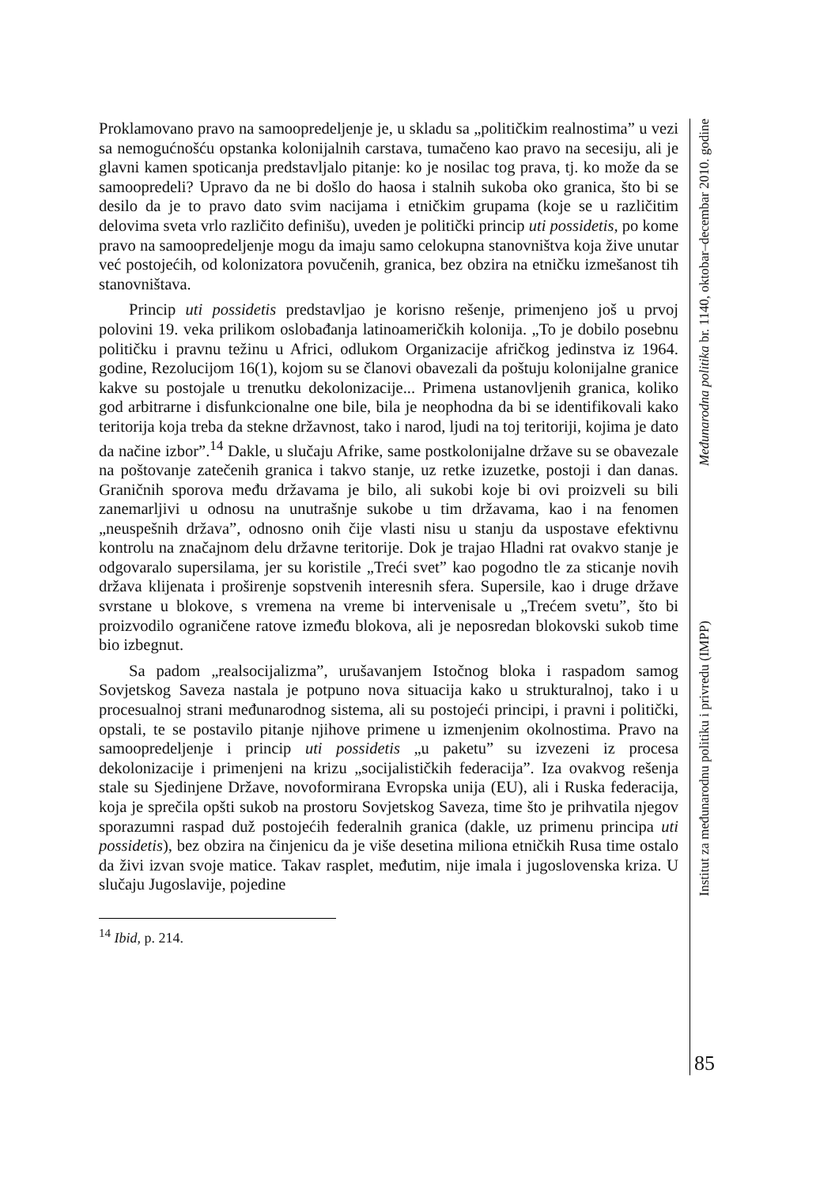Proklamovano pravo na samoopredeljenje je, u skladu sa „političkim realnostima” u vezi sa nemogućnošću opstanka kolonijalnih carstava, tumačeno kao pravo na secesiju, ali je glavni kamen spoticanja predstavljalo pitanje: ko je nosilac tog prava, tj. ko može da se samoopredeli? Upravo da ne bi došlo do haosa i stalnih sukoba oko granica, što bi se desilo da je to pravo dato svim nacijama i etničkim grupama (koje se u različitim delovima sveta vrlo različito definišu), uveden je politički princip uti possidetis, po kome pravo na samoopredeljenje mogu da imaju samo celokupna stanovništva koja žive unutar već postojećih, od kolonizatora povučenih, granica, bez obzira na etničku izmešanost tih stanovništava.
Princip uti possidetis predstavljao je korisno rešenje, primenjeno još u prvoj polovini 19. veka prilikom oslobađanja latinoameričkih kolonija. „To je dobilo posebnu političku i pravnu težinu u Africi, odlukom Organizacije afričkog jedinstva iz 1964. godine, Rezolucijom 16(1), kojom su se članovi obavezali da poštuju kolonijalne granice kakve su postojale u trenutku dekolonizacije... Primena ustanovljenih granica, koliko god arbitrarne i disfunkcionalne one bile, bila je neophodna da bi se identifikovali kako teritorija koja treba da stekne državnost, tako i narod, ljudi na toj teritoriji, kojima je dato da načine izbor”.<sup>14</sup> Dakle, u slučaju Afrike, same postkolonijalne države su se obavezale na poštovanje zatečenih granica i takvo stanje, uz retke izuzetke, postoji i dan danas. Graničnih sporova među državama je bilo, ali sukobi koje bi ovi proizveli su bili zanemarljivi u odnosu na unutrašnje sukobe u tim državama, kao i na fenomen „neuspešnih država”, odnosno onih čije vlasti nisu u stanju da uspostave efektivnu kontrolu na značajnom delu državne teritorije. Dok je trajao Hladni rat ovakvo stanje je odgovaralo supersilama, jer su koristile „Treći svet” kao pogodno tle za sticanje novih država klijenata i proširenje sopstvenih interesnih sfera. Supersile, kao i druge države svrstane u blokove, s vremena na vreme bi intervenisale u „Trećem svetu”, što bi proizvodilo ograničene ratove između blokova, ali je neposredan blokovski sukob time bio izbegnut.
Sa padom „realsocijalizma”, urušavanjem Istočnog bloka i raspadom samog Sovjetskog Saveza nastala je potpuno nova situacija kako u strukturalnoj, tako i u procesualnoj strani međunarodnog sistema, ali su postojeći principi, i pravni i politički, opstali, te se postavilo pitanje njihove primene u izmenjenim okolnostima. Pravo na samoopredeljenje i princip uti possidetis „u paketu” su izvezeni iz procesa dekolonizacije i primenjeni na krizu „socijalističkih federacija”. Iza ovakvog rešenja stale su Sjedinjene Države, novoformirana Evropska unija (EU), ali i Ruska federacija, koja je sprečila opšti sukob na prostoru Sovjetskog Saveza, time što je prihvatila njegov sporazumni raspad duž postojećih federalnih granica (dakle, uz primenu principa uti possidetis), bez obzira na činjenicu da je više desetina miliona etničkih Rusa time ostalo da živi izvan svoje matice. Takav rasplet, međutim, nije imala i jugoslovenska kriza. U slučaju Jugoslavije, pojedine
<sup>14</sup> Ibid, p. 214.
Međunarodna politika br. 1140, oktobar–decembar 2010. godine
Institut za međunarodnu politiku i privredu (IMPP)
85